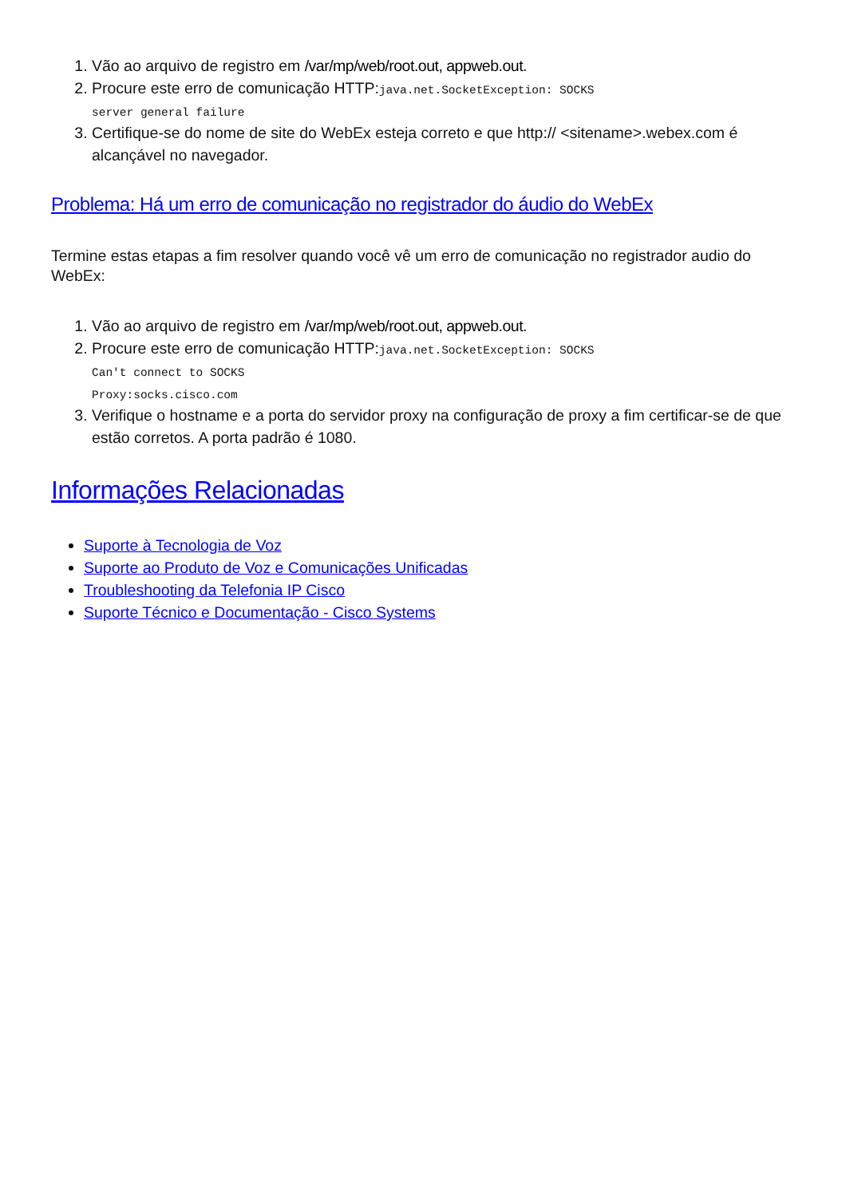1. Vão ao arquivo de registro em /var/mp/web/root.out, appweb.out.
2. Procure este erro de comunicação HTTP:java.net.SocketException: SOCKS
server general failure
3. Certifique-se do nome de site do WebEx esteja correto e que http:// <sitename>.webex.com é alcançável no navegador.
Problema: Há um erro de comunicação no registrador do áudio do WebEx
Termine estas etapas a fim resolver quando você vê um erro de comunicação no registrador audio do WebEx:
1. Vão ao arquivo de registro em /var/mp/web/root.out, appweb.out.
2. Procure este erro de comunicação HTTP:java.net.SocketException: SOCKS
Can't connect to SOCKS
Proxy:socks.cisco.com
3. Verifique o hostname e a porta do servidor proxy na configuração de proxy a fim certificar-se de que estão corretos. A porta padrão é 1080.
Informações Relacionadas
Suporte à Tecnologia de Voz
Suporte ao Produto de Voz e Comunicações Unificadas
Troubleshooting da Telefonia IP Cisco
Suporte Técnico e Documentação - Cisco Systems